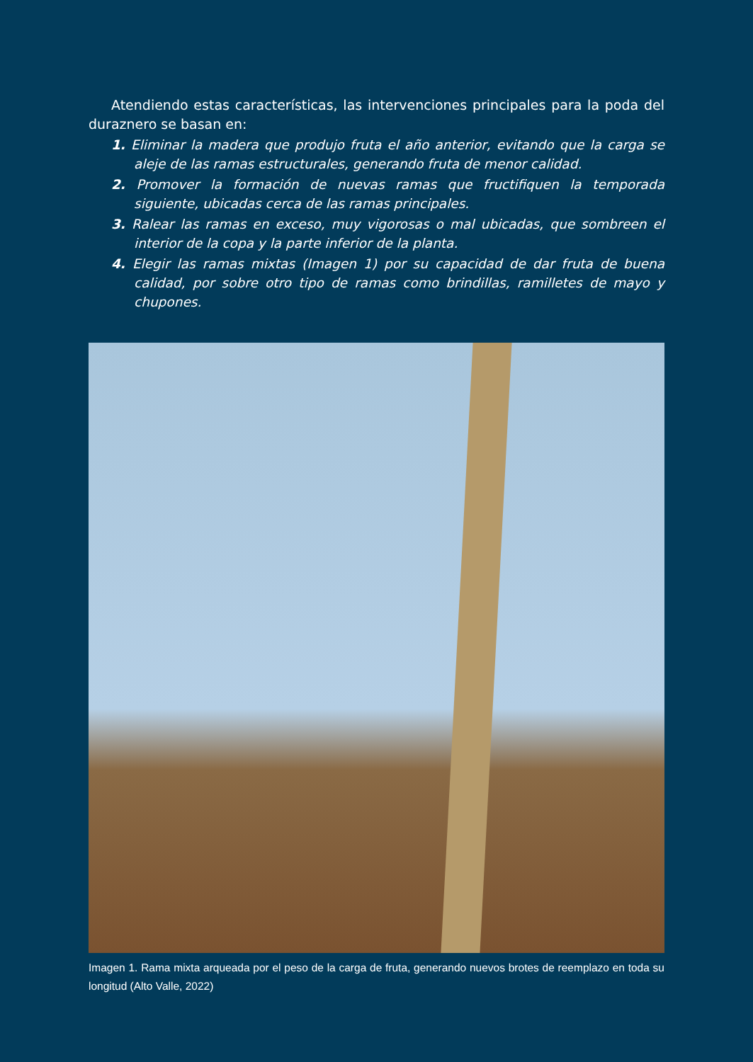Atendiendo estas características, las intervenciones principales para la poda del duraznero se basan en:
1. Eliminar la madera que produjo fruta el año anterior, evitando que la carga se aleje de las ramas estructurales, generando fruta de menor calidad.
2. Promover la formación de nuevas ramas que fructifiquen la temporada siguiente, ubicadas cerca de las ramas principales.
3. Ralear las ramas en exceso, muy vigorosas o mal ubicadas, que sombreen el interior de la copa y la parte inferior de la planta.
4. Elegir las ramas mixtas (Imagen 1) por su capacidad de dar fruta de buena calidad, por sobre otro tipo de ramas como brindillas, ramilletes de mayo y chupones.
Imagen 1. Rama mixta arqueada por el peso de la carga de fruta, generando nuevos brotes de reemplazo en toda su longitud (Alto Valle, 2022)